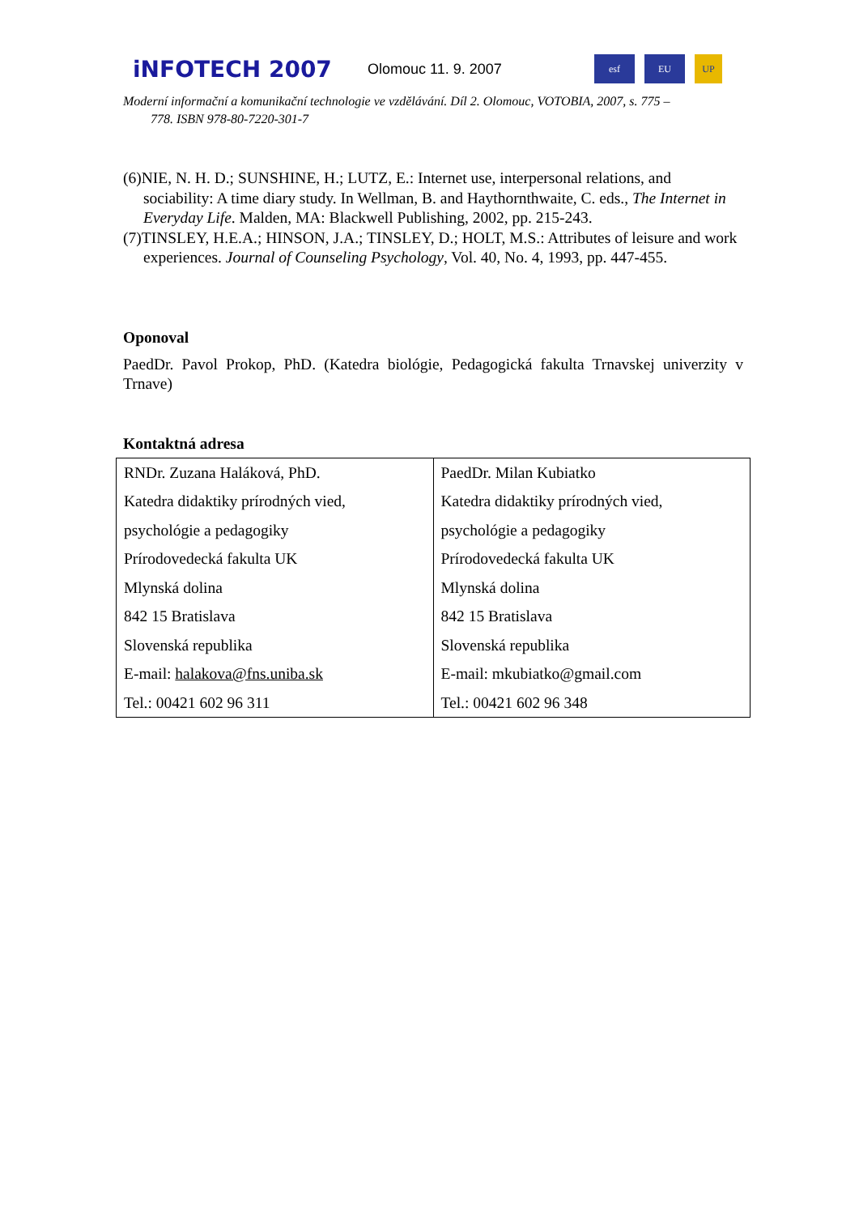iNFOTECH 2007
Olomouc 11. 9. 2007
esf EU UP
Moderní informační a komunikační technologie ve vzdělávání. Díl 2. Olomouc, VOTOBIA, 2007, s. 775 –
778. ISBN 978-80-7220-301-7
(6)NIE, N. H. D.; SUNSHINE, H.; LUTZ, E.: Internet use, interpersonal relations, and sociability: A time diary study. In Wellman, B. and Haythornthwaite, C. eds., The Internet in Everyday Life. Malden, MA: Blackwell Publishing, 2002, pp. 215-243.
(7)TINSLEY, H.E.A.; HINSON, J.A.; TINSLEY, D.; HOLT, M.S.: Attributes of leisure and work experiences. Journal of Counseling Psychology, Vol. 40, No. 4, 1993, pp. 447-455.
Oponoval
PaedDr. Pavol Prokop, PhD. (Katedra biológie, Pedagogická fakulta Trnavskej univerzity v Trnave)
Kontaktná adresa
| RNDr. Zuzana Haláková, PhD. Katedra didaktiky prírodných vied, psychológie a pedagogiky Prírodovedecká fakulta UK Mlynská dolina 842 15 Bratislava Slovenská republika E-mail: halakova@fns.uniba.sk Tel.: 00421 602 96 311 | PaedDr. Milan Kubiatko Katedra didaktiky prírodných vied, psychológie a pedagogiky Prírodovedecká fakulta UK Mlynská dolina 842 15 Bratislava Slovenská republika E-mail: mkubiatko@gmail.com Tel.: 00421 602 96 348 |